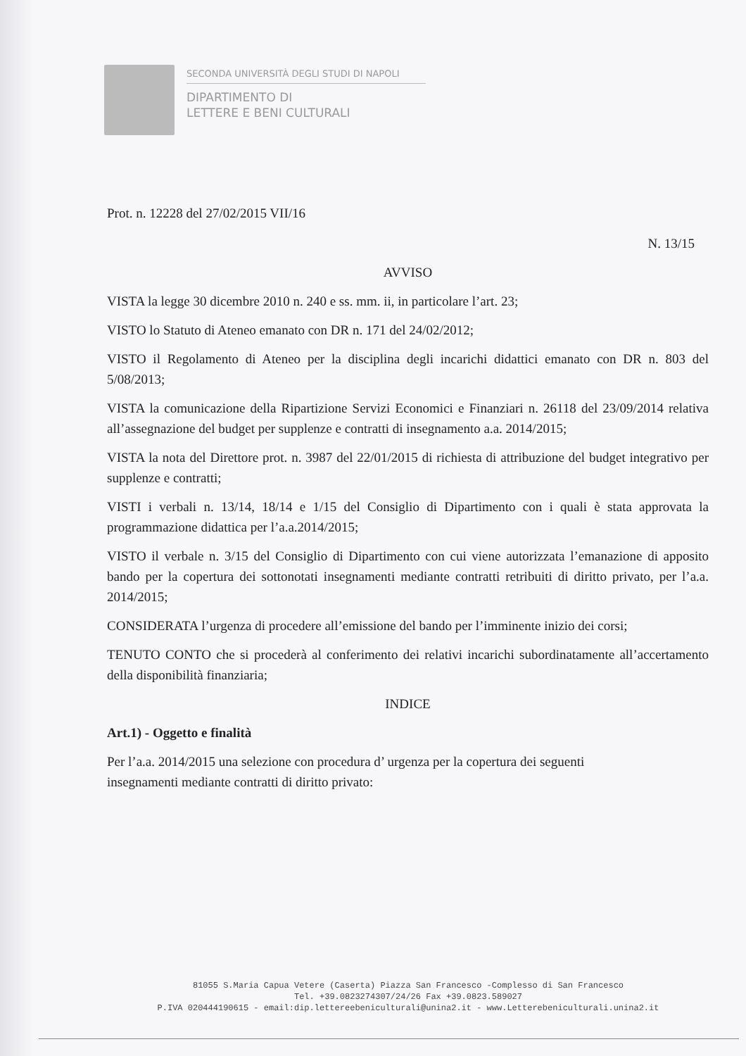SECONDA UNIVERSITÀ DEGLI STUDI DI NAPOLI
DIPARTIMENTO DI
LETTERE E BENI CULTURALI
Prot. n. 12228 del 27/02/2015 VII/16
N. 13/15
AVVISO
VISTA la legge 30 dicembre 2010 n. 240 e ss. mm. ii, in particolare l’art. 23;
VISTO lo Statuto di Ateneo emanato con DR n. 171 del 24/02/2012;
VISTO il Regolamento di Ateneo per la disciplina degli incarichi didattici emanato con DR n. 803 del 5/08/2013;
VISTA la comunicazione della Ripartizione Servizi Economici e Finanziari n. 26118 del 23/09/2014 relativa all’assegnazione del budget per supplenze e contratti di insegnamento a.a. 2014/2015;
VISTA la nota del Direttore prot. n. 3987 del 22/01/2015 di richiesta di attribuzione del budget integrativo per supplenze e contratti;
VISTI i verbali n. 13/14, 18/14 e 1/15 del Consiglio di Dipartimento con i quali è stata approvata la programmazione didattica per l’a.a.2014/2015;
VISTO il verbale n. 3/15 del Consiglio di Dipartimento con cui viene autorizzata l’emanazione di apposito bando per la copertura dei sottonotati insegnamenti mediante contratti retribuiti di diritto privato, per l’a.a. 2014/2015;
CONSIDERATA l’urgenza di procedere all’emissione del bando per l’imminente inizio dei corsi;
TENUTO CONTO che si procederà al conferimento dei relativi incarichi subordinatamente all’accertamento della disponibilità finanziaria;
INDICE
Art.1) - Oggetto e finalità
Per l’a.a. 2014/2015 una selezione con procedura d’ urgenza per la copertura dei seguenti
insegnamenti mediante contratti di diritto privato:
81055 S.Maria Capua Vetere (Caserta) Piazza San Francesco -Complesso di San Francesco
Tel. +39.0823274307/24/26 Fax +39.0823.589027
P.IVA 020444190615 - email:dip.lettereebeniculturali@unina2.it - www.Letterebeniculturali.unina2.it